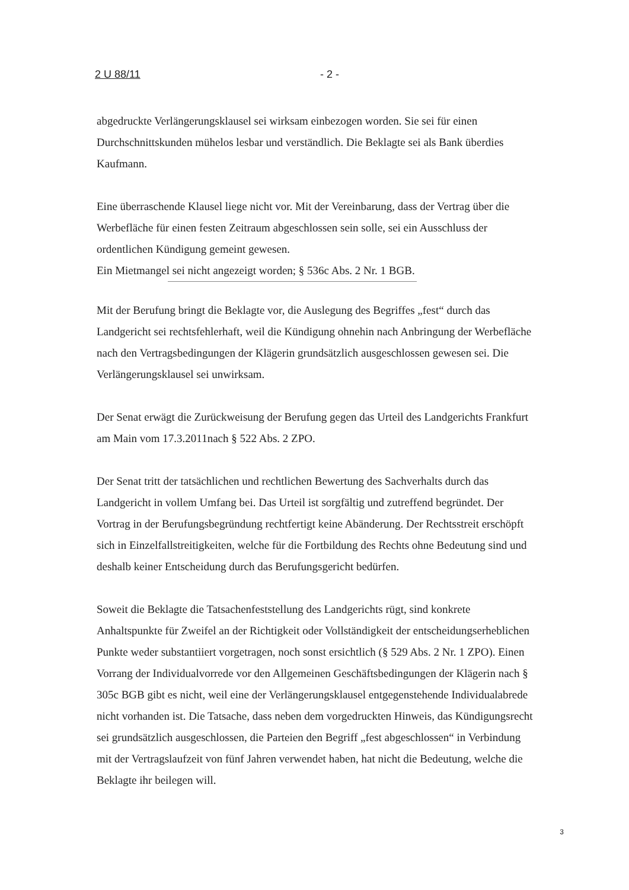2 U 88/11 - 2 -
abgedruckte Verlängerungsklausel sei wirksam einbezogen worden. Sie sei für einen Durchschnittskunden mühelos lesbar und verständlich. Die Beklagte sei als Bank überdies Kaufmann.
Eine überraschende Klausel liege nicht vor. Mit der Vereinbarung, dass der Vertrag über die Werbefläche für einen festen Zeitraum abgeschlossen sein solle, sei ein Ausschluss der ordentlichen Kündigung gemeint gewesen.
Ein Mietmangel sei nicht angezeigt worden; § 536c Abs. 2 Nr. 1 BGB.
Mit der Berufung bringt die Beklagte vor, die Auslegung des Begriffes „fest“ durch das Landgericht sei rechtsfehlerhaft, weil die Kündigung ohnehin nach Anbringung der Werbefläche nach den Vertragsbedingungen der Klägerin grundsätzlich ausgeschlossen gewesen sei. Die Verlängerungsklausel sei unwirksam.
Der Senat erwägt die Zurückweisung der Berufung gegen das Urteil des Landgerichts Frankfurt am Main vom 17.3.2011nach § 522 Abs. 2 ZPO.
Der Senat tritt der tatsächlichen und rechtlichen Bewertung des Sachverhalts durch das Landgericht in vollem Umfang bei. Das Urteil ist sorgfältig und zutreffend begründet. Der Vortrag in der Berufungsbegründung rechtfertigt keine Abänderung. Der Rechtsstreit erschöpft sich in Einzelfallstreitigkeiten, welche für die Fortbildung des Rechts ohne Bedeutung sind und deshalb keiner Entscheidung durch das Berufungsgericht bedürfen.
Soweit die Beklagte die Tatsachenfeststellung des Landgerichts rügt, sind konkrete Anhaltspunkte für Zweifel an der Richtigkeit oder Vollständigkeit der entscheidungserheblichen Punkte weder substantiiert vorgetragen, noch sonst ersichtlich (§ 529 Abs. 2 Nr. 1 ZPO). Einen Vorrang der Individualvorrede vor den Allgemeinen Geschäftsbedingungen der Klägerin nach § 305c BGB gibt es nicht, weil eine der Verlängerungsklausel entgegenstehende Individualabrede nicht vorhanden ist. Die Tatsache, dass neben dem vorgedruckten Hinweis, das Kündigungsrecht sei grundsätzlich ausgeschlossen, die Parteien den Begriff „fest abgeschlossen“ in Verbindung mit der Vertragslaufzeit von fünf Jahren verwendet haben, hat nicht die Bedeutung, welche die Beklagte ihr beilegen will.
3